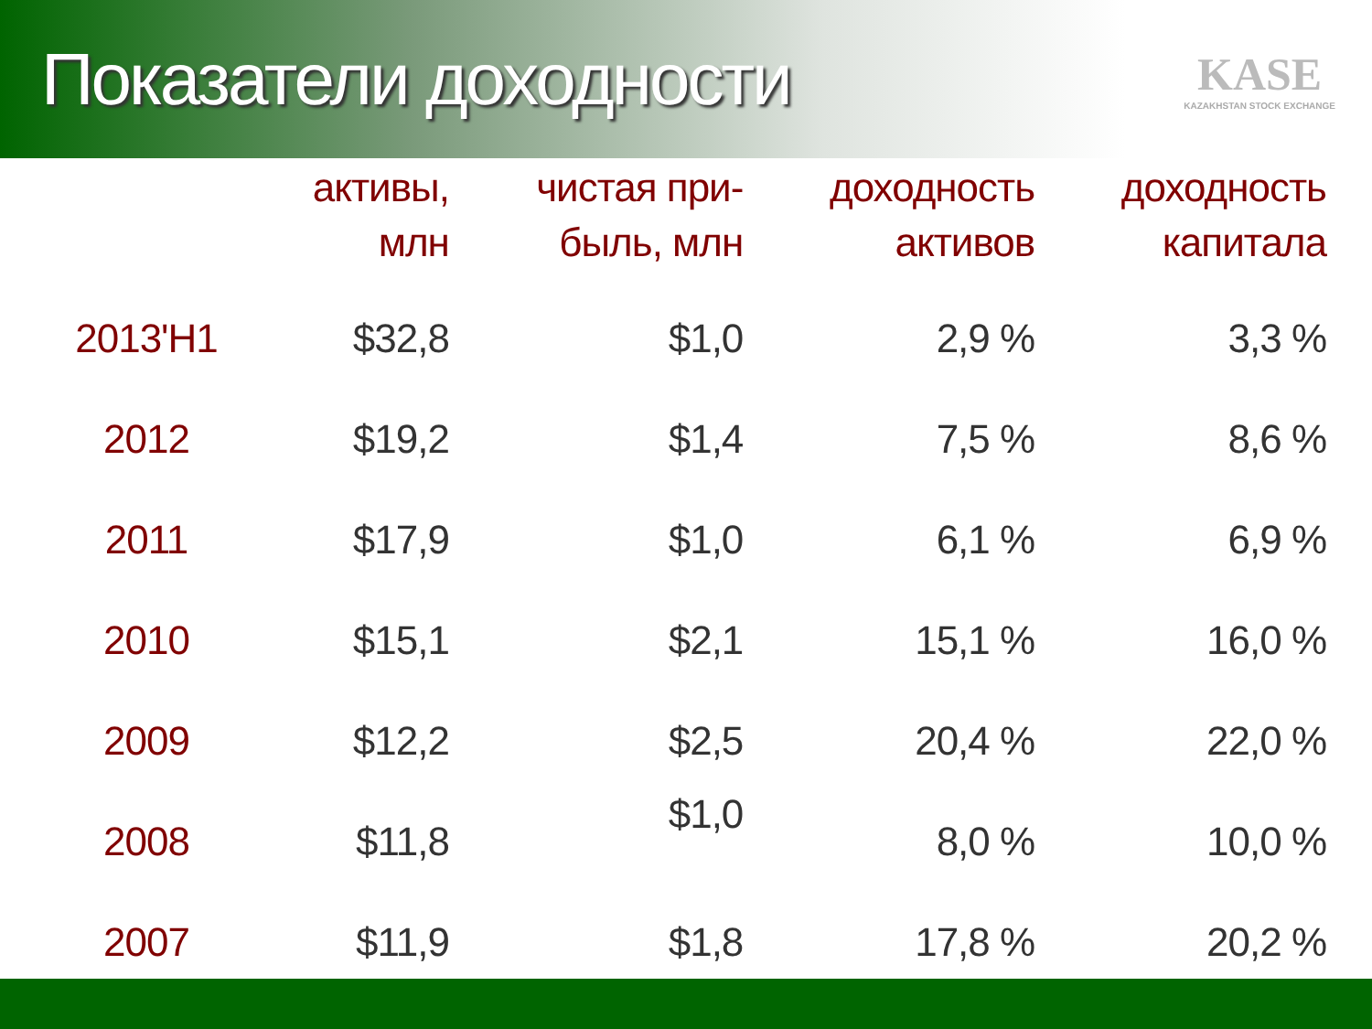Показатели доходности
KASE
KAZAKHSTAN STOCK EXCHANGE
| | активы, млн | чистая при- быль, млн | доходность активов | доходность капитала |
| --- | --- | --- | --- | --- |
| 2013'H1 | $32,8 | $1,0 | 2,9 % | 3,3 % |
| 2012 | $19,2 | $1,4 | 7,5 % | 8,6 % |
| 2011 | $17,9 | $1,0 | 6,1 % | 6,9 % |
| 2010 | $15,1 | $2,1 | 15,1 % | 16,0 % |
| 2009 | $12,2 | $2,5 | 20,4 % | 22,0 % |
| 2008 | $11,8 | $1,0 | 8,0 % | 10,0 % |
| 2007 | $11,9 | $1,8 | 17,8 % | 20,2 % |